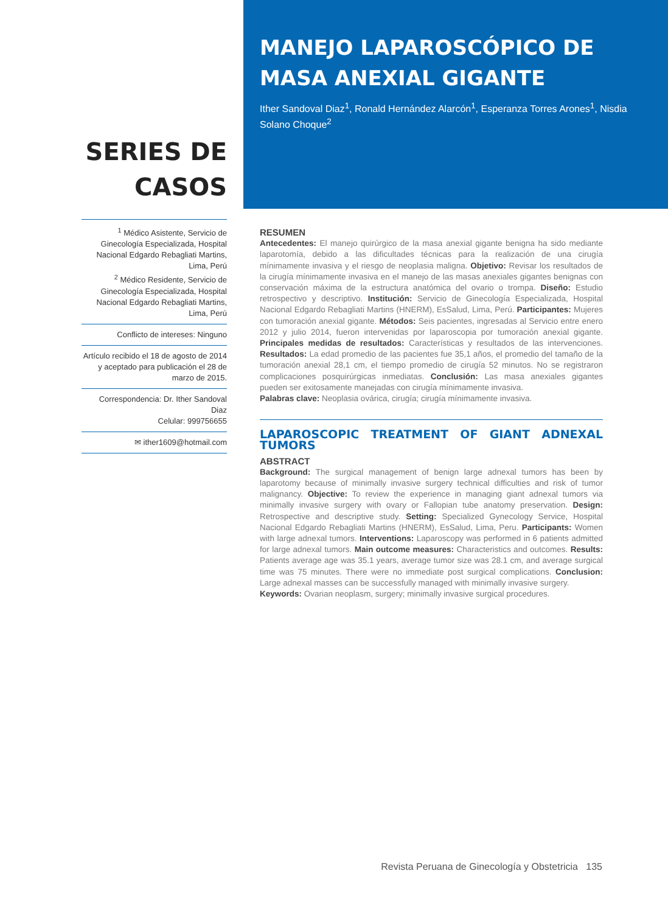SERIES DE
CASOS
<sup>1</sup> Médico Asistente, Servicio de Ginecología Especializada, Hospital Nacional Edgardo Rebagliati Martins, Lima, Perú
<sup>2</sup> Médico Residente, Servicio de Ginecología Especializada, Hospital Nacional Edgardo Rebagliati Martins, Lima, Perú
Conflicto de intereses: Ninguno
Artículo recibido el 18 de agosto de 2014 y aceptado para publicación el 28 de marzo de 2015.
Correspondencia: Dr. Ither Sandoval Diaz
Celular: 999756655
✉ ither1609@hotmail.com
MANEJO LAPAROSCÓPICO DE MASA ANEXIAL GIGANTE
Ither Sandoval Diaz<sup>1</sup>, Ronald Hernández Alarcón<sup>1</sup>, Esperanza Torres Arones<sup>1</sup>, Nisdia Solano Choque<sup>2</sup>
RESUMEN
Antecedentes: El manejo quirúrgico de la masa anexial gigante benigna ha sido mediante laparotomía, debido a las dificultades técnicas para la realización de una cirugía mínimamente invasiva y el riesgo de neoplasia maligna. Objetivo: Revisar los resultados de la cirugía mínimamente invasiva en el manejo de las masas anexiales gigantes benignas con conservación máxima de la estructura anatómica del ovario o trompa. Diseño: Estudio retrospectivo y descriptivo. Institución: Servicio de Ginecología Especializada, Hospital Nacional Edgardo Rebagliati Martins (HNERM), EsSalud, Lima, Perú. Participantes: Mujeres con tumoración anexial gigante. Métodos: Seis pacientes, ingresadas al Servicio entre enero 2012 y julio 2014, fueron intervenidas por laparoscopia por tumoración anexial gigante. Principales medidas de resultados: Características y resultados de las intervenciones. Resultados: La edad promedio de las pacientes fue 35,1 años, el promedio del tamaño de la tumoración anexial 28,1 cm, el tiempo promedio de cirugía 52 minutos. No se registraron complicaciones posquirúrgicas inmediatas. Conclusión: Las masa anexiales gigantes pueden ser exitosamente manejadas con cirugía mínimamente invasiva.
Palabras clave: Neoplasia ovárica, cirugía; cirugía mínimamente invasiva.
LAPAROSCOPIC TREATMENT OF GIANT ADNEXAL TUMORS
ABSTRACT
Background: The surgical management of benign large adnexal tumors has been by laparotomy because of minimally invasive surgery technical difficulties and risk of tumor malignancy. Objective: To review the experience in managing giant adnexal tumors via minimally invasive surgery with ovary or Fallopian tube anatomy preservation. Design: Retrospective and descriptive study. Setting: Specialized Gynecology Service, Hospital Nacional Edgardo Rebagliati Martins (HNERM), EsSalud, Lima, Peru. Participants: Women with large adnexal tumors. Interventions: Laparoscopy was performed in 6 patients admitted for large adnexal tumors. Main outcome measures: Characteristics and outcomes. Results: Patients average age was 35.1 years, average tumor size was 28.1 cm, and average surgical time was 75 minutes. There were no immediate post surgical complications. Conclusion: Large adnexal masses can be successfully managed with minimally invasive surgery.
Keywords: Ovarian neoplasm, surgery; minimally invasive surgical procedures.
Revista Peruana de Ginecología y Obstetricia 135